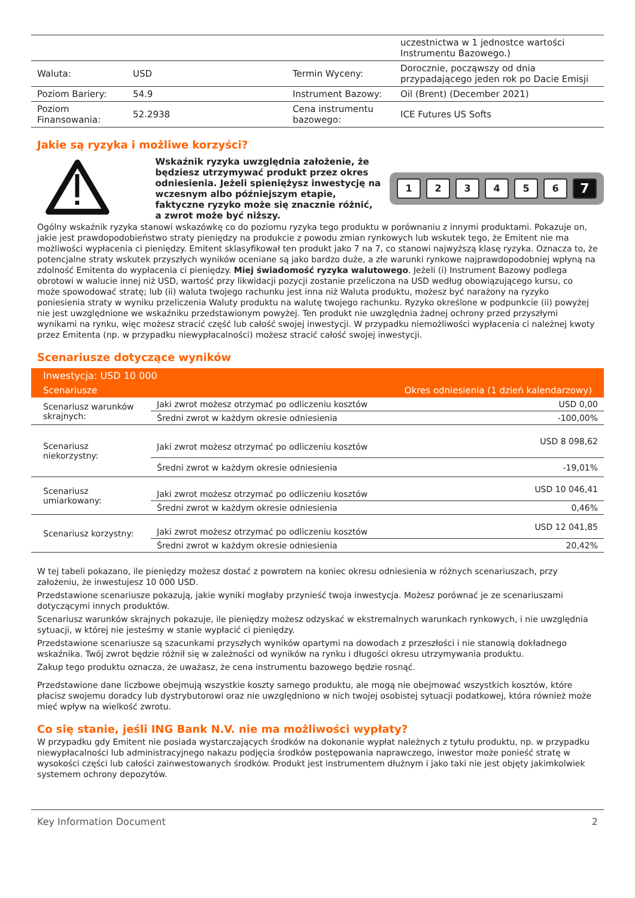| | | | uczestnictwa w 1 jednostce wartości Instrumentu Bazowego.) |
| Waluta: | USD | Termin Wyceny: | Dorocznie, począwszy od dnia przypadającego jeden rok po Dacie Emisji |
| Poziom Bariery: | 54.9 | Instrument Bazowy: | Oil (Brent) (December 2021) |
| Poziom Finansowania: | 52.2938 | Cena instrumentu bazowego: | ICE Futures US Softs |
Jakie są ryzyka i możliwe korzyści?
Wskaźnik ryzyka uwzględnia założenie, że będziesz utrzymywać produkt przez okres odniesienia. Jeżeli spieniężysz inwestycję na wczesnym albo późniejszym etapie, faktyczne ryzyko może się znacznie różnić, a zwrot może być niższy.
123456 7
Ogólny wskaźnik ryzyka stanowi wskazówkę co do poziomu ryzyka tego produktu w porównaniu z innymi produktami. Pokazuje on, jakie jest prawdopodobieństwo straty pieniędzy na produkcie z powodu zmian rynkowych lub wskutek tego, że Emitent nie ma możliwości wypłacenia ci pieniędzy. Emitent sklasyfikował ten produkt jako 7 na 7, co stanowi najwyższą klasę ryzyka. Oznacza to, że potencjalne straty wskutek przyszłych wyników oceniane są jako bardzo duże, a złe warunki rynkowe najprawdopodobniej wpłyną na zdolność Emitenta do wypłacenia ci pieniędzy. Miej świadomość ryzyka walutowego. Jeżeli (i) Instrument Bazowy podlega obrotowi w walucie innej niż USD, wartość przy likwidacji pozycji zostanie przeliczona na USD według obowiązującego kursu, co może spowodować stratę; lub (ii) waluta twojego rachunku jest inna niż Waluta produktu, możesz być narażony na ryzyko poniesienia straty w wyniku przeliczenia Waluty produktu na walutę twojego rachunku. Ryzyko określone w podpunkcie (ii) powyżej nie jest uwzględnione we wskaźniku przedstawionym powyżej. Ten produkt nie uwzględnia żadnej ochrony przed przyszłymi wynikami na rynku, więc możesz stracić część lub całość swojej inwestycji. W przypadku niemożliwości wypłacenia ci należnej kwoty przez Emitenta (np. w przypadku niewypłacalności) możesz stracić całość swojej inwestycji.
Scenariusze dotyczące wyników
| Inwestycja: USD 10 000 | | |
| --- | --- | --- |
| Scenariusze | Okres odniesienia (1 dzień kalendarzowy) | |
| Scenariusz warunków skrajnych: | Jaki zwrot możesz otrzymać po odliczeniu kosztów | USD 0,00 |
| | Średni zwrot w każdym okresie odniesienia | -100,00% |
| Scenariusz niekorzystny: | Jaki zwrot możesz otrzymać po odliczeniu kosztów | USD 8 098,62 |
| | Średni zwrot w każdym okresie odniesienia | -19,01% |
| Scenariusz umiarkowany: | Jaki zwrot możesz otrzymać po odliczeniu kosztów | USD 10 046,41 |
| | Średni zwrot w każdym okresie odniesienia | 0,46% |
| Scenariusz korzystny: | Jaki zwrot możesz otrzymać po odliczeniu kosztów | USD 12 041,85 |
| | Średni zwrot w każdym okresie odniesienia | 20,42% |
W tej tabeli pokazano, ile pieniędzy możesz dostać z powrotem na koniec okresu odniesienia w różnych scenariuszach, przy założeniu, że inwestujesz 10 000 USD.
Przedstawione scenariusze pokazują, jakie wyniki mogłaby przynieść twoja inwestycja. Możesz porównać je ze scenariuszami dotyczącymi innych produktów.
Scenariusz warunków skrajnych pokazuje, ile pieniędzy możesz odzyskać w ekstremalnych warunkach rynkowych, i nie uwzględnia sytuacji, w której nie jesteśmy w stanie wypłacić ci pieniędzy.
Przedstawione scenariusze są szacunkami przyszłych wyników opartymi na dowodach z przeszłości i nie stanowią dokładnego wskaźnika. Twój zwrot będzie różnił się w zależności od wyników na rynku i długości okresu utrzymywania produktu.
Zakup tego produktu oznacza, że uważasz, że cena instrumentu bazowego będzie rosnąć.
Przedstawione dane liczbowe obejmują wszystkie koszty samego produktu, ale mogą nie obejmować wszystkich kosztów, które płacisz swojemu doradcy lub dystrybutorowi oraz nie uwzględniono w nich twojej osobistej sytuacji podatkowej, która również może mieć wpływ na wielkość zwrotu.
Co się stanie, jeśli ING Bank N.V. nie ma możliwości wypłaty?
W przypadku gdy Emitent nie posiada wystarczających środków na dokonanie wypłat należnych z tytułu produktu, np. w przypadku niewypłacalności lub administracyjnego nakazu podjęcia środków postępowania naprawczego, inwestor może ponieść stratę w wysokości części lub całości zainwestowanych środków. Produkt jest instrumentem dłużnym i jako taki nie jest objęty jakimkolwiek systemem ochrony depozytów.
Key Information Document 2